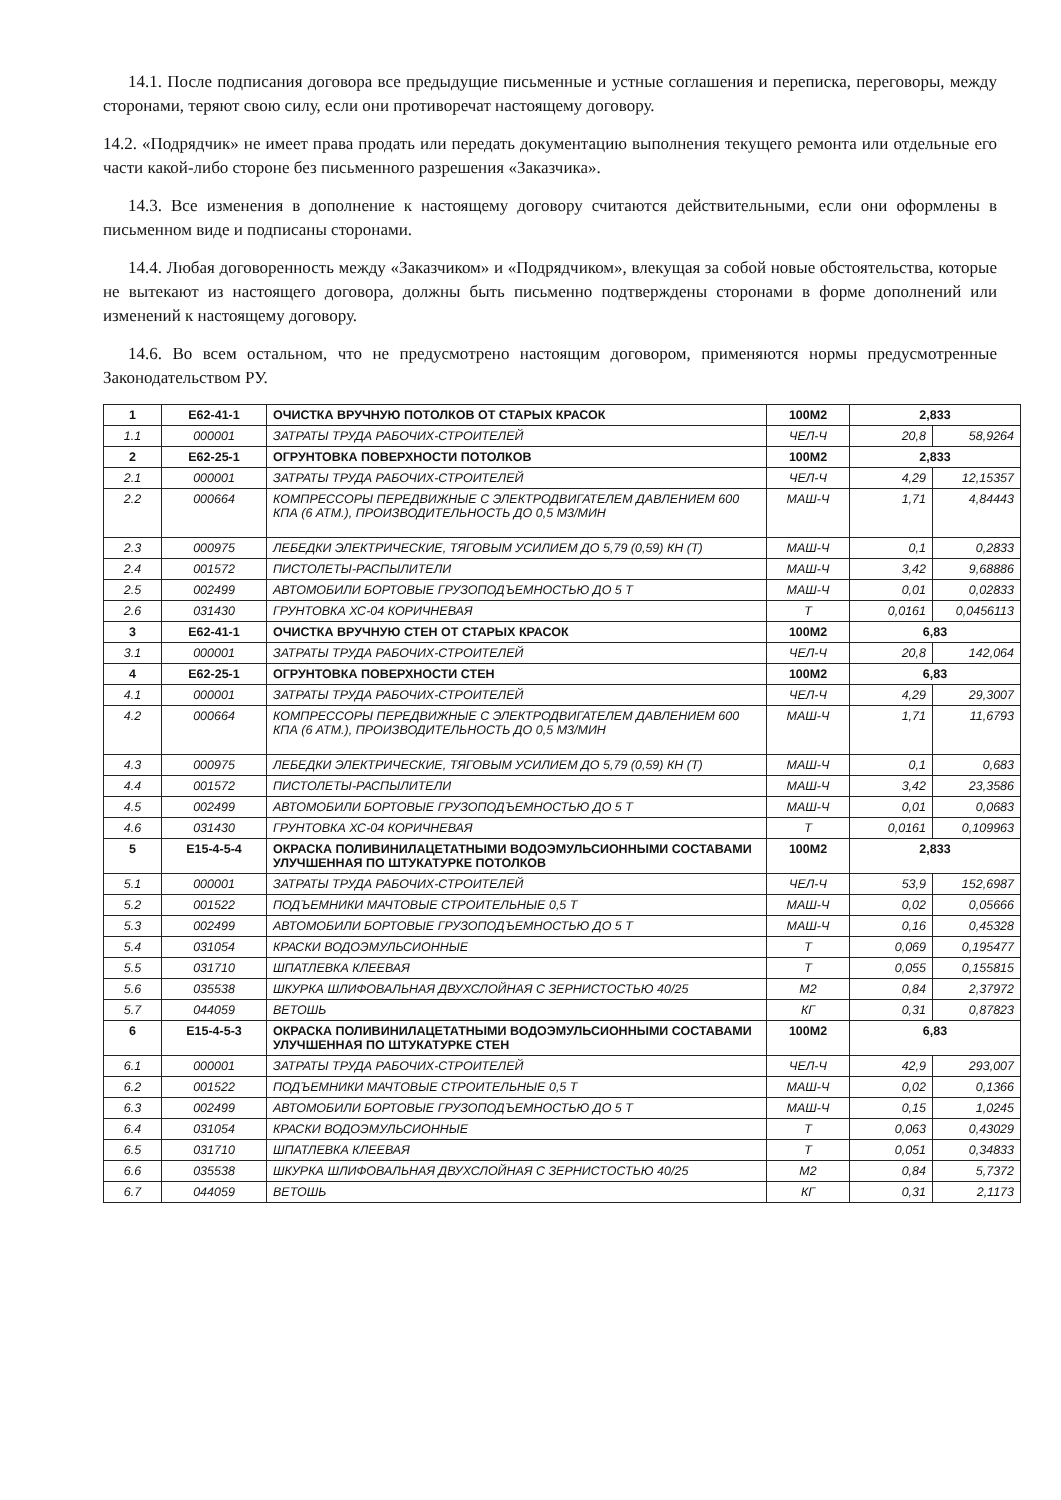14.1. После подписания договора все предыдущие письменные и устные соглашения и переписка, переговоры, между сторонами, теряют свою силу, если они противоречат настоящему договору.
14.2. «Подрядчик» не имеет права продать или передать документацию выполнения текущего ремонта или отдельные его части какой-либо стороне без письменного разрешения «Заказчика».
14.3. Все изменения в дополнение к настоящему договору считаются действительными, если они оформлены в письменном виде и подписаны сторонами.
14.4. Любая договоренность между «Заказчиком» и «Подрядчиком», влекущая за собой новые обстоятельства, которые не вытекают из настоящего договора, должны быть письменно подтверждены сторонами в форме дополнений или изменений к настоящему договору.
14.6. Во всем остальном, что не предусмотрено настоящим договором, применяются нормы предусмотренные Законодательством РУ.
| 1 | Е62-41-1 | ОЧИСТКА ВРУЧНУЮ ПОТОЛКОВ ОТ СТАРЫХ КРАСОК | 100М2 | 2,833 | |
| 1.1 | 000001 | ЗАТРАТЫ ТРУДА РАБОЧИХ-СТРОИТЕЛЕЙ | ЧЕЛ-Ч | 20,8 | 58,9264 |
| 2 | Е62-25-1 | ОГРУНТОВКА ПОВЕРХНОСТИ ПОТОЛКОВ | 100М2 | 2,833 | |
| 2.1 | 000001 | ЗАТРАТЫ ТРУДА РАБОЧИХ-СТРОИТЕЛЕЙ | ЧЕЛ-Ч | 4,29 | 12,15357 |
| 2.2 | 000664 | КОМПРЕССОРЫ ПЕРЕДВИЖНЫЕ С ЭЛЕКТРОДВИГАТЕЛЕМ ДАВЛЕНИЕМ 600 КПА (6 АТМ.), ПРОИЗВОДИТЕЛЬНОСТЬ ДО 0,5 М3/МИН | МАШ-Ч | 1,71 | 4,84443 |
| 2.3 | 000975 | ЛЕБЕДКИ ЭЛЕКТРИЧЕСКИЕ, ТЯГОВЫМ УСИЛИЕМ ДО 5,79 (0,59) КН (Т) | МАШ-Ч | 0,1 | 0,2833 |
| 2.4 | 001572 | ПИСТОЛЕТЫ-РАСПЫЛИТЕЛИ | МАШ-Ч | 3,42 | 9,68886 |
| 2.5 | 002499 | АВТОМОБИЛИ БОРТОВЫЕ ГРУЗОПОДЪЕМНОСТЬЮ ДО 5 Т | МАШ-Ч | 0,01 | 0,02833 |
| 2.6 | 031430 | ГРУНТОВКА ХС-04 КОРИЧНЕВАЯ | Т | 0,0161 | 0,0456113 |
| 3 | Е62-41-1 | ОЧИСТКА ВРУЧНУЮ СТЕН ОТ СТАРЫХ КРАСОК | 100М2 | 6,83 | |
| 3.1 | 000001 | ЗАТРАТЫ ТРУДА РАБОЧИХ-СТРОИТЕЛЕЙ | ЧЕЛ-Ч | 20,8 | 142,064 |
| 4 | Е62-25-1 | ОГРУНТОВКА ПОВЕРХНОСТИ СТЕН | 100М2 | 6,83 | |
| 4.1 | 000001 | ЗАТРАТЫ ТРУДА РАБОЧИХ-СТРОИТЕЛЕЙ | ЧЕЛ-Ч | 4,29 | 29,3007 |
| 4.2 | 000664 | КОМПРЕССОРЫ ПЕРЕДВИЖНЫЕ С ЭЛЕКТРОДВИГАТЕЛЕМ ДАВЛЕНИЕМ 600 КПА (6 АТМ.), ПРОИЗВОДИТЕЛЬНОСТЬ ДО 0,5 М3/МИН | МАШ-Ч | 1,71 | 11,6793 |
| 4.3 | 000975 | ЛЕБЕДКИ ЭЛЕКТРИЧЕСКИЕ, ТЯГОВЫМ УСИЛИЕМ ДО 5,79 (0,59) КН (Т) | МАШ-Ч | 0,1 | 0,683 |
| 4.4 | 001572 | ПИСТОЛЕТЫ-РАСПЫЛИТЕЛИ | МАШ-Ч | 3,42 | 23,3586 |
| 4.5 | 002499 | АВТОМОБИЛИ БОРТОВЫЕ ГРУЗОПОДЪЕМНОСТЬЮ ДО 5 Т | МАШ-Ч | 0,01 | 0,0683 |
| 4.6 | 031430 | ГРУНТОВКА ХС-04 КОРИЧНЕВАЯ | Т | 0,0161 | 0,109963 |
| 5 | Е15-4-5-4 | ОКРАСКА ПОЛИВИНИЛАЦЕТАТНЫМИ ВОДОЭМУЛЬСИОННЫМИ СОСТАВАМИ УЛУЧШЕННАЯ ПО ШТУКАТУРКЕ ПОТОЛКОВ | 100М2 | 2,833 | |
| 5.1 | 000001 | ЗАТРАТЫ ТРУДА РАБОЧИХ-СТРОИТЕЛЕЙ | ЧЕЛ-Ч | 53,9 | 152,6987 |
| 5.2 | 001522 | ПОДЪЕМНИКИ МАЧТОВЫЕ СТРОИТЕЛЬНЫЕ 0,5 Т | МАШ-Ч | 0,02 | 0,05666 |
| 5.3 | 002499 | АВТОМОБИЛИ БОРТОВЫЕ ГРУЗОПОДЪЕМНОСТЬЮ ДО 5 Т | МАШ-Ч | 0,16 | 0,45328 |
| 5.4 | 031054 | КРАСКИ ВОДОЭМУЛЬСИОННЫЕ | Т | 0,069 | 0,195477 |
| 5.5 | 031710 | ШПАТЛЕВКА КЛЕЕВАЯ | Т | 0,055 | 0,155815 |
| 5.6 | 035538 | ШКУРКА ШЛИФОВАЛЬНАЯ ДВУХСЛОЙНАЯ С ЗЕРНИСТОСТЬЮ 40/25 | М2 | 0,84 | 2,37972 |
| 5.7 | 044059 | ВЕТОШЬ | КГ | 0,31 | 0,87823 |
| 6 | Е15-4-5-3 | ОКРАСКА ПОЛИВИНИЛАЦЕТАТНЫМИ ВОДОЭМУЛЬСИОННЫМИ СОСТАВАМИ УЛУЧШЕННАЯ ПО ШТУКАТУРКЕ СТЕН | 100М2 | 6,83 | |
| 6.1 | 000001 | ЗАТРАТЫ ТРУДА РАБОЧИХ-СТРОИТЕЛЕЙ | ЧЕЛ-Ч | 42,9 | 293,007 |
| 6.2 | 001522 | ПОДЪЕМНИКИ МАЧТОВЫЕ СТРОИТЕЛЬНЫЕ 0,5 Т | МАШ-Ч | 0,02 | 0,1366 |
| 6.3 | 002499 | АВТОМОБИЛИ БОРТОВЫЕ ГРУЗОПОДЪЕМНОСТЬЮ ДО 5 Т | МАШ-Ч | 0,15 | 1,0245 |
| 6.4 | 031054 | КРАСКИ ВОДОЭМУЛЬСИОННЫЕ | Т | 0,063 | 0,43029 |
| 6.5 | 031710 | ШПАТЛЕВКА КЛЕЕВАЯ | Т | 0,051 | 0,34833 |
| 6.6 | 035538 | ШКУРКА ШЛИФОВАЛЬНАЯ ДВУХСЛОЙНАЯ С ЗЕРНИСТОСТЬЮ 40/25 | М2 | 0,84 | 5,7372 |
| 6.7 | 044059 | ВЕТОШЬ | КГ | 0,31 | 2,1173 |